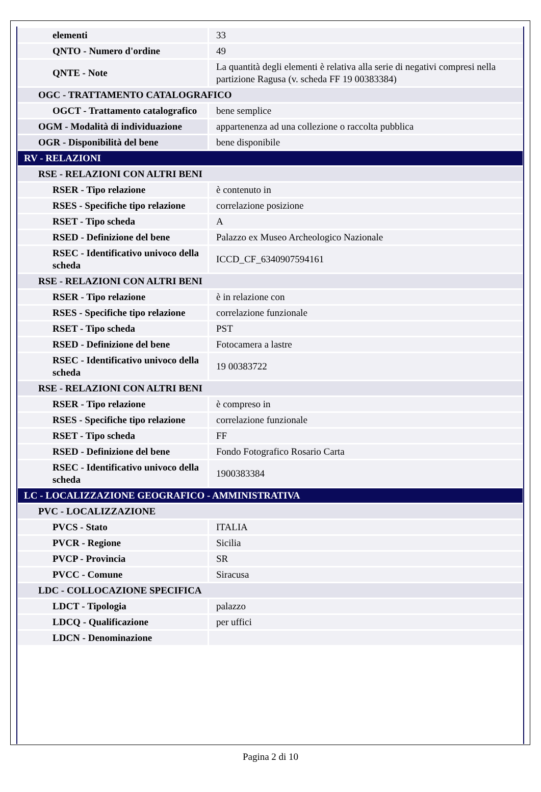| elementi | 33 |
| QNTO - Numero d'ordine | 49 |
| QNTE - Note | La quantità degli elementi è relativa alla serie di negativi compresi nella partizione Ragusa (v. scheda FF 19 00383384) |
| OGC - TRATTAMENTO CATALOGRAFICO | |
| OGCT - Trattamento catalografico | bene semplice |
| OGM - Modalità di individuazione | appartenenza ad una collezione o raccolta pubblica |
| OGR - Disponibilità del bene | bene disponibile |
| RV - RELAZIONI | |
| RSE - RELAZIONI CON ALTRI BENI | |
| RSER - Tipo relazione | è contenuto in |
| RSES - Specifiche tipo relazione | correlazione posizione |
| RSET - Tipo scheda | A |
| RSED - Definizione del bene | Palazzo ex Museo Archeologico Nazionale |
| RSEC - Identificativo univoco della scheda | ICCD_CF_6340907594161 |
| RSE - RELAZIONI CON ALTRI BENI | |
| RSER - Tipo relazione | è in relazione con |
| RSES - Specifiche tipo relazione | correlazione funzionale |
| RSET - Tipo scheda | PST |
| RSED - Definizione del bene | Fotocamera a lastre |
| RSEC - Identificativo univoco della scheda | 19 00383722 |
| RSE - RELAZIONI CON ALTRI BENI | |
| RSER - Tipo relazione | è compreso in |
| RSES - Specifiche tipo relazione | correlazione funzionale |
| RSET - Tipo scheda | FF |
| RSED - Definizione del bene | Fondo Fotografico Rosario Carta |
| RSEC - Identificativo univoco della scheda | 1900383384 |
| LC - LOCALIZZAZIONE GEOGRAFICO - AMMINISTRATIVA | |
| PVC - LOCALIZZAZIONE | |
| PVCS - Stato | ITALIA |
| PVCR - Regione | Sicilia |
| PVCP - Provincia | SR |
| PVCC - Comune | Siracusa |
| LDC - COLLOCAZIONE SPECIFICA | |
| LDCT - Tipologia | palazzo |
| LDCQ - Qualificazione | per uffici |
| LDCN - Denominazione | |
Pagina 2 di 10